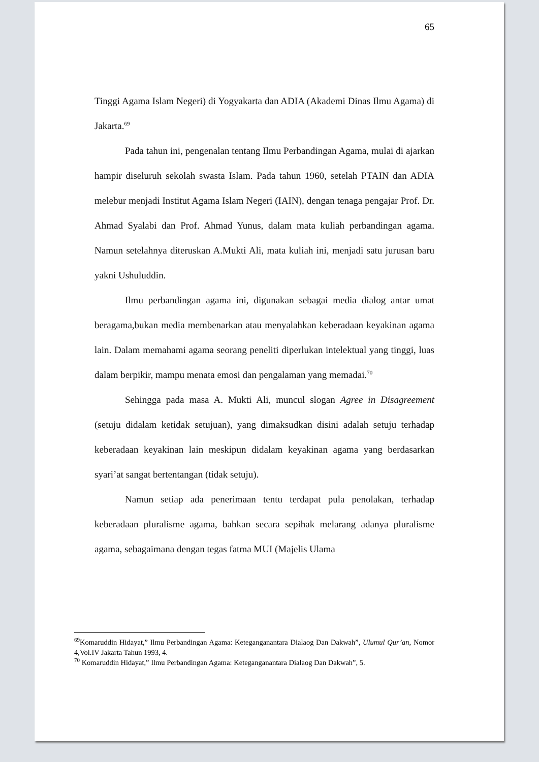65
Tinggi Agama Islam Negeri) di Yogyakarta dan ADIA (Akademi Dinas Ilmu Agama) di Jakarta.<sup>69</sup>
Pada tahun ini, pengenalan tentang Ilmu Perbandingan Agama, mulai di ajarkan hampir diseluruh sekolah swasta Islam. Pada tahun 1960, setelah PTAIN dan ADIA melebur menjadi Institut Agama Islam Negeri (IAIN), dengan tenaga pengajar Prof. Dr. Ahmad Syalabi dan Prof. Ahmad Yunus, dalam mata kuliah perbandingan agama. Namun setelahnya diteruskan A.Mukti Ali, mata kuliah ini, menjadi satu jurusan baru yakni Ushuluddin.
Ilmu perbandingan agama ini, digunakan sebagai media dialog antar umat beragama,bukan media membenarkan atau menyalahkan keberadaan keyakinan agama lain. Dalam memahami agama seorang peneliti diperlukan intelektual yang tinggi, luas dalam berpikir, mampu menata emosi dan pengalaman yang memadai.<sup>70</sup>
Sehingga pada masa A. Mukti Ali, muncul slogan Agree in Disagreement (setuju didalam ketidak setujuan), yang dimaksudkan disini adalah setuju terhadap keberadaan keyakinan lain meskipun didalam keyakinan agama yang berdasarkan syari’at sangat bertentangan (tidak setuju).
Namun setiap ada penerimaan tentu terdapat pula penolakan, terhadap keberadaan pluralisme agama, bahkan secara sepihak melarang adanya pluralisme agama, sebagaimana dengan tegas fatma MUI (Majelis Ulama
<sup>69</sup> Komaruddin Hidayat,” Ilmu Perbandingan Agama: Keteganganantara Dialaog Dan Dakwah”, Ulumul Qur’an, Nomor 4,Vol.IV Jakarta Tahun 1993, 4.
<sup>70</sup> Komaruddin Hidayat,” Ilmu Perbandingan Agama: Keteganganantara Dialaog Dan Dakwah”, 5.